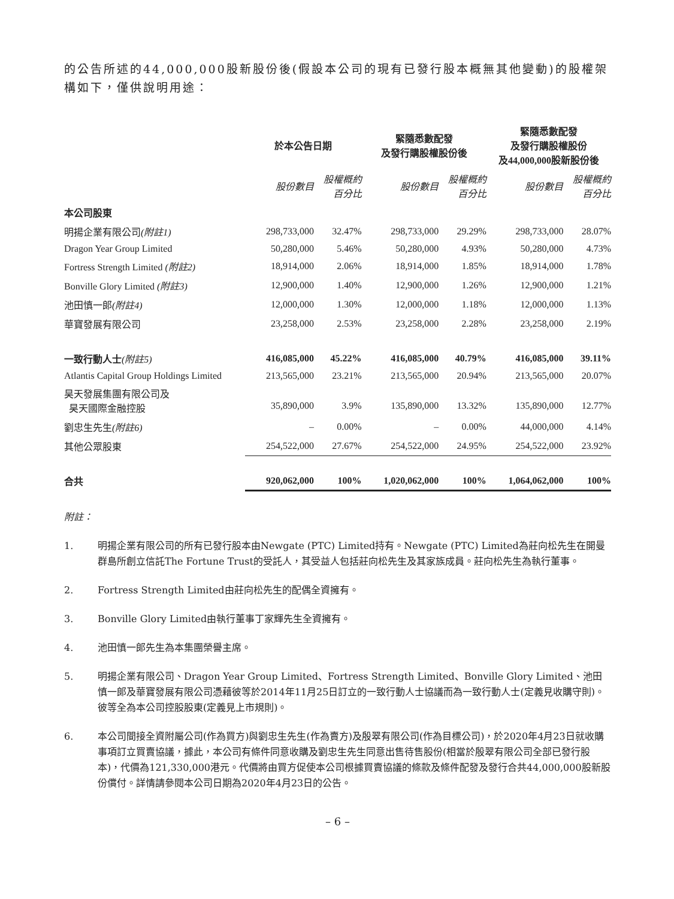的公告所述的44,000,000股新股份後(假設本公司的現有已發行股本概無其他變動)的股權架構如下，僅供說明用途：
| | 於本公告日期 | | 緊隨悉數配發 及發行購股權股份後 | | 緊隨悉數配發 及發行購股權股份 及44,000,000股新股份後 | |
| --- | --- | --- | --- | --- | --- | --- |
| | 股份數目 | 股權概約 百分比 | 股份數目 | 股權概約 百分比 | 股份數目 | 股權概約 百分比 |
| 本公司股東 | | | | | | |
| 明揚企業有限公司 (附註1) | 298,733,000 | 32.47% | 298,733,000 | 29.29% | 298,733,000 | 28.07% |
| Dragon Year Group Limited | 50,280,000 | 5.46% | 50,280,000 | 4.93% | 50,280,000 | 4.73% |
| Fortress Strength Limited (附註2) | 18,914,000 | 2.06% | 18,914,000 | 1.85% | 18,914,000 | 1.78% |
| Bonville Glory Limited (附註3) | 12,900,000 | 1.40% | 12,900,000 | 1.26% | 12,900,000 | 1.21% |
| 池田慎一郎 (附註4) | 12,000,000 | 1.30% | 12,000,000 | 1.18% | 12,000,000 | 1.13% |
| 華寶發展有限公司 | 23,258,000 | 2.53% | 23,258,000 | 2.28% | 23,258,000 | 2.19% |
| 一致行動人士 (附註5) | 416,085,000 | 45.22% | 416,085,000 | 40.79% | 416,085,000 | 39.11% |
| Atlantis Capital Group Holdings Limited | 213,565,000 | 23.21% | 213,565,000 | 20.94% | 213,565,000 | 20.07% |
| 昊天發展集團有限公司及 昊天國際金融控股 | 35,890,000 | 3.9% | 135,890,000 | 13.32% | 135,890,000 | 12.77% |
| 劉忠生先生 (附註6) | – | 0.00% | – | 0.00% | 44,000,000 | 4.14% |
| 其他公眾股東 | 254,522,000 | 27.67% | 254,522,000 | 24.95% | 254,522,000 | 23.92% |
| 合共 | 920,062,000 | 100% | 1,020,062,000 | 100% | 1,064,062,000 | 100% |
附註：
1. 明揚企業有限公司的所有已發行股本由Newgate (PTC) Limited持有。Newgate (PTC) Limited為莊向松先生在開曼群島所創立信託The Fortune Trust的受託人，其受益人包括莊向松先生及其家族成員。莊向松先生為執行董事。
2. Fortress Strength Limited由莊向松先生的配偶全資擁有。
3. Bonville Glory Limited由執行董事丁家輝先生全資擁有。
4. 池田慎一郎先生為本集團榮譽主席。
5. 明揚企業有限公司、Dragon Year Group Limited、Fortress Strength Limited、Bonville Glory Limited、池田慎一郎及華寶發展有限公司憑藉彼等於2014年11月25日訂立的一致行動人士協議而為一致行動人士(定義見收購守則)。彼等全為本公司控股股東(定義見上市規則)。
6. 本公司間接全資附屬公司(作為買方)與劉忠生先生(作為賣方)及殷翠有限公司(作為目標公司)，於2020年4月23日就收購事項訂立買賣協議，據此，本公司有條件同意收購及劉忠生先生同意出售待售股份(相當於殷翠有限公司全部已發行股本)，代價為121,330,000港元。代價將由買方促使本公司根據買賣協議的條款及條件配發及發行合共44,000,000股新股份償付。詳情請參閱本公司日期為2020年4月23日的公告。
– 6 –